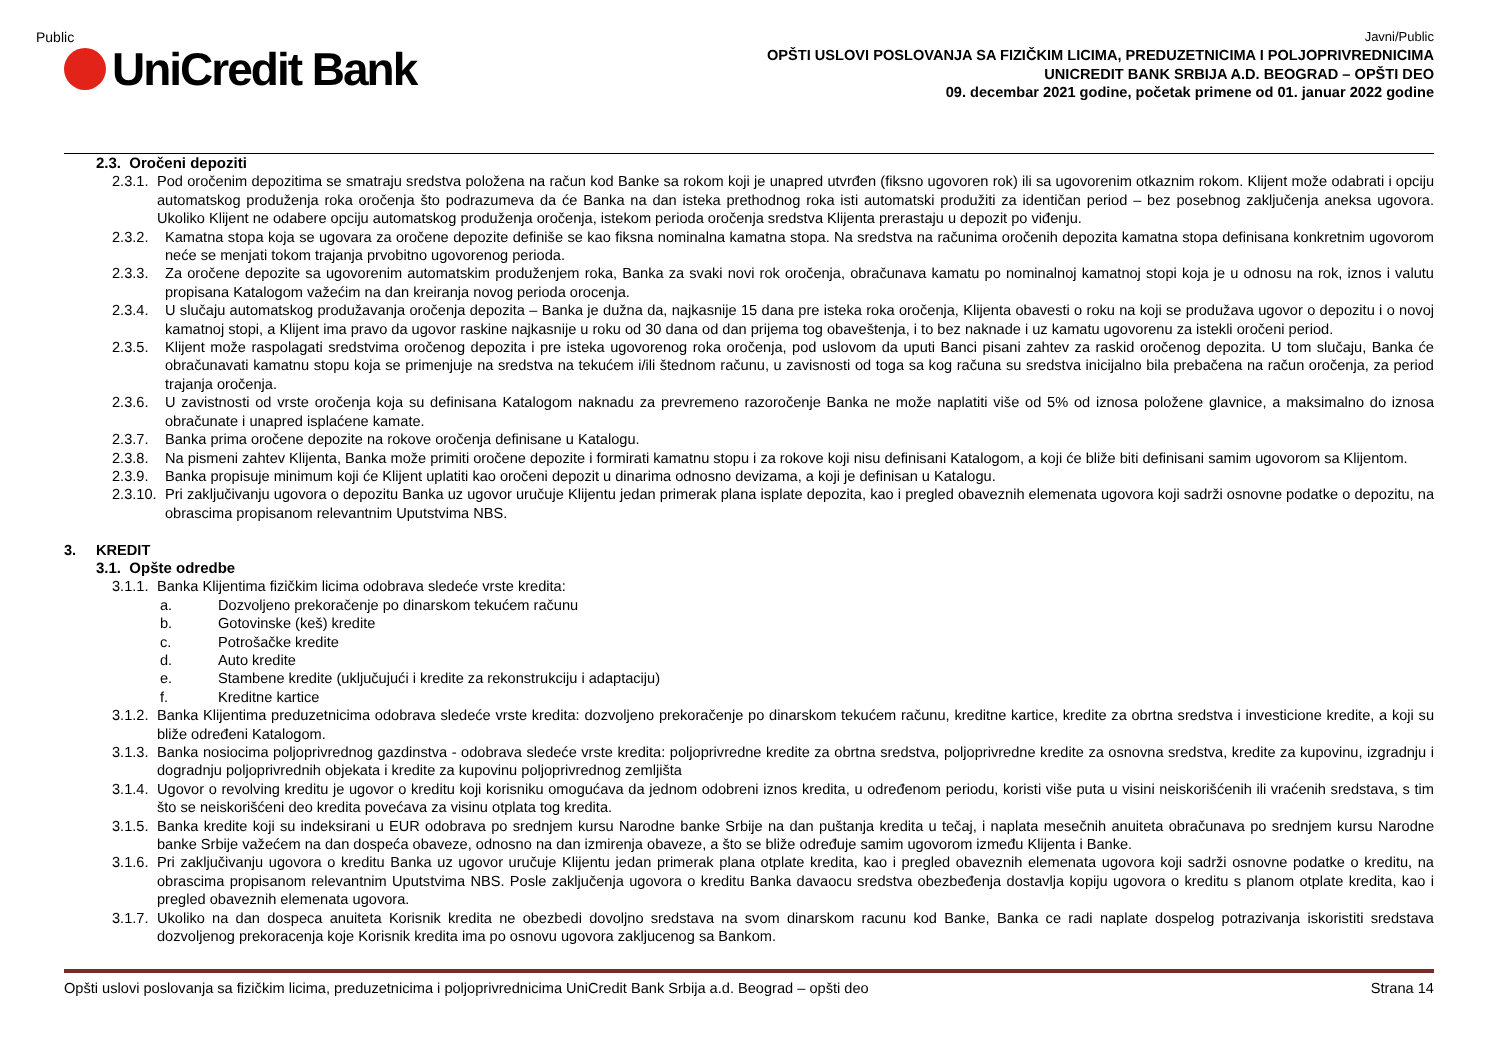Public
UniCredit Bank
Javni/Public
OPŠTI USLOVI POSLOVANJA SA FIZIČKIM LICIMA, PREDUZETNICIMA I POLJOPRIVREDNICIMA
UNICREDIT BANK SRBIJA A.D. BEOGRAD – OPŠTI DEO
09. decembar 2021 godine, početak primene od 01. januar 2022 godine
2.3. Oročeni depoziti
2.3.1. Pod oročenim depozitima se smatraju sredstva položena na račun kod Banke sa rokom koji je unapred utvrđen (fiksno ugovoren rok) ili sa ugovorenim otkaznim rokom. Klijent može odabrati i opciju automatskog produženja roka oročenja što podrazumeva da će Banka na dan isteka prethodnog roka isti automatski produžiti za identičan period – bez posebnog zaključenja aneksa ugovora. Ukoliko Klijent ne odabere opciju automatskog produženja oročenja, istekom perioda oročenja sredstva Klijenta prerastaju u depozit po viđenju.
2.3.2. Kamatna stopa koja se ugovara za oročene depozite definiše se kao fiksna nominalna kamatna stopa. Na sredstva na računima oročenih depozita kamatna stopa definisana konkretnim ugovorom neće se menjati tokom trajanja prvobitno ugovorenog perioda.
2.3.3. Za oročene depozite sa ugovorenim automatskim produženjem roka, Banka za svaki novi rok oročenja, obračunava kamatu po nominalnoj kamatnoj stopi koja je u odnosu na rok, iznos i valutu propisana Katalogom važećim na dan kreiranja novog perioda orocenja.
2.3.4. U slučaju automatskog produžavanja oročenja depozita – Banka je dužna da, najkasnije 15 dana pre isteka roka oročenja, Klijenta obavesti o roku na koji se produžava ugovor o depozitu i o novoj kamatnoj stopi, a Klijent ima pravo da ugovor raskine najkasnije u roku od 30 dana od dan prijema tog obaveštenja, i to bez naknade i uz kamatu ugovorenu za istekli oročeni period.
2.3.5. Klijent može raspolagati sredstvima oročenog depozita i pre isteka ugovorenog roka oročenja, pod uslovom da uputi Banci pisani zahtev za raskid oročenog depozita. U tom slučaju, Banka će obračunavati kamatnu stopu koja se primenjuje na sredstva na tekućem i/ili štednom računu, u zavisnosti od toga sa kog računa su sredstva inicijalno bila prebačena na račun oročenja, za period trajanja oročenja.
2.3.6. U zavistnosti od vrste oročenja koja su definisana Katalogom naknadu za prevremeno razoročenje Banka ne može naplatiti više od 5% od iznosa položene glavnice, a maksimalno do iznosa obračunate i unapred isplaćene kamate.
2.3.7. Banka prima oročene depozite na rokove oročenja definisane u Katalogu.
2.3.8. Na pismeni zahtev Klijenta, Banka može primiti oročene depozite i formirati kamatnu stopu i za rokove koji nisu definisani Katalogom, a koji će bliže biti definisani samim ugovorom sa Klijentom.
2.3.9. Banka propisuje minimum koji će Klijent uplatiti kao oročeni depozit u dinarima odnosno devizama, a koji je definisan u Katalogu.
2.3.10. Pri zaključivanju ugovora o depozitu Banka uz ugovor uručuje Klijentu jedan primerak plana isplate depozita, kao i pregled obaveznih elemenata ugovora koji sadrži osnovne podatke o depozitu, na obrascima propisanom relevantnim Uputstvima NBS.
3. KREDIT
3.1. Opšte odredbe
3.1.1. Banka Klijentima fizičkim licima odobrava sledeće vrste kredita:
a. Dozvoljeno prekoračenje po dinarskom tekućem računu
b. Gotovinske (keš) kredite
c. Potrošačke kredite
d. Auto kredite
e. Stambene kredite (uključujući i kredite za rekonstrukciju i adaptaciju)
f. Kreditne kartice
3.1.2. Banka Klijentima preduzetnicima odobrava sledeće vrste kredita: dozvoljeno prekoračenje po dinarskom tekućem računu, kreditne kartice, kredite za obrtna sredstva i investicione kredite, a koji su bliže određeni Katalogom.
3.1.3. Banka nosiocima poljoprivrednog gazdinstva - odobrava sledeće vrste kredita: poljoprivredne kredite za obrtna sredstva, poljoprivredne kredite za osnovna sredstva, kredite za kupovinu, izgradnju i dogradnju poljoprivrednih objekata i kredite za kupovinu poljoprivrednog zemljišta
3.1.4. Ugovor o revolving kreditu je ugovor o kreditu koji korisniku omogućava da jednom odobreni iznos kredita, u određenom periodu, koristi više puta u visini neiskorišćenih ili vraćenih sredstava, s tim što se neiskorišćeni deo kredita povećava za visinu otplata tog kredita.
3.1.5. Banka kredite koji su indeksirani u EUR odobrava po srednjem kursu Narodne banke Srbije na dan puštanja kredita u tečaj, i naplata mesečnih anuiteta obračunava po srednjem kursu Narodne banke Srbije važećem na dan dospeća obaveze, odnosno na dan izmirenja obaveze, a što se bliže određuje samim ugovorom između Klijenta i Banke.
3.1.6. Pri zaključivanju ugovora o kreditu Banka uz ugovor uručuje Klijentu jedan primerak plana otplate kredita, kao i pregled obaveznih elemenata ugovora koji sadrži osnovne podatke o kreditu, na obrascima propisanom relevantnim Uputstvima NBS. Posle zaključenja ugovora o kreditu Banka davaocu sredstva obezbeđenja dostavlja kopiju ugovora o kreditu s planom otplate kredita, kao i pregled obaveznih elemenata ugovora.
3.1.7. Ukoliko na dan dospeca anuiteta Korisnik kredita ne obezbedi dovoljno sredstava na svom dinarskom racunu kod Banke, Banka ce radi naplate dospelog potrazivanja iskoristiti sredstava dozvoljenog prekoracenja koje Korisnik kredita ima po osnovu ugovora zakljucenog sa Bankom.
Opšti uslovi poslovanja sa fizičkim licima, preduzetnicima i poljoprivrednicima UniCredit Bank Srbija a.d. Beograd – opšti deo Strana 14